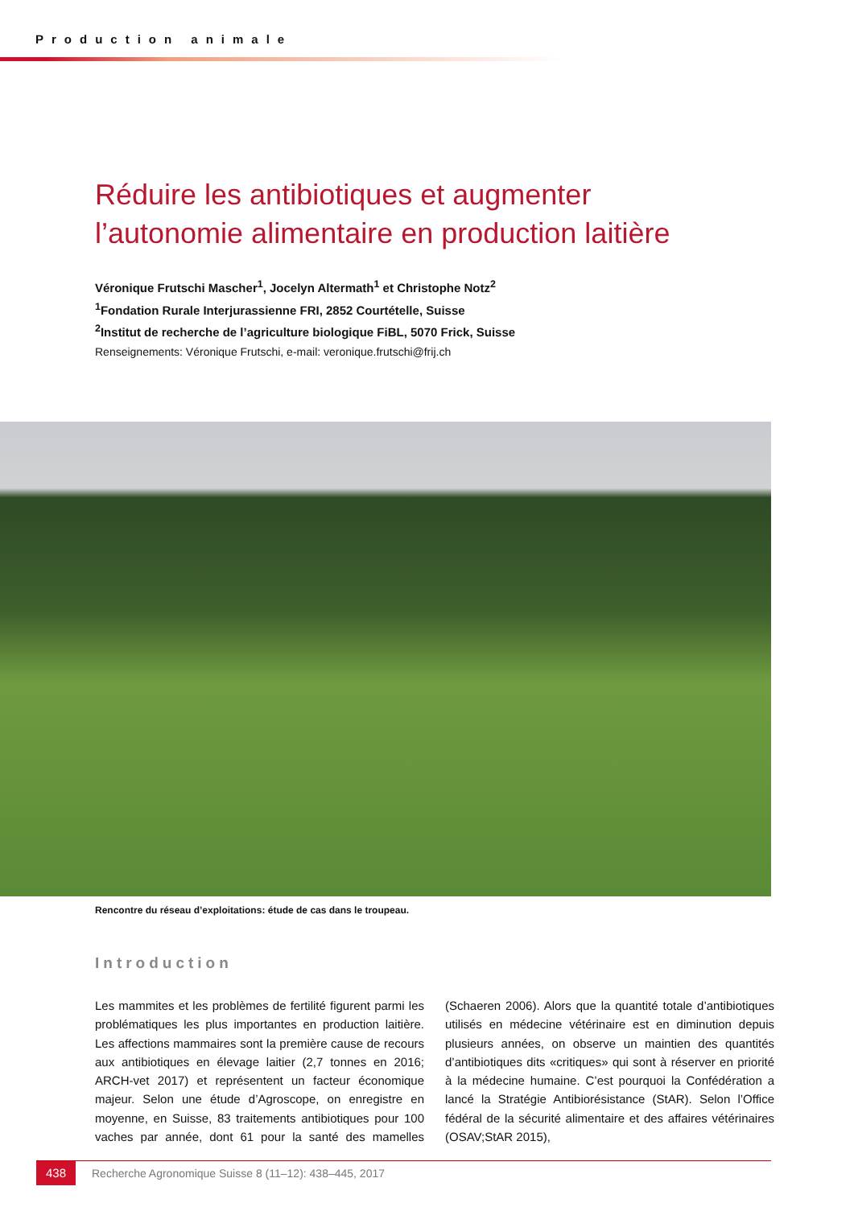Production animale
Réduire les antibiotiques et augmenter
l’autonomie alimentaire en production laitière
Véronique Frutschi Mascher<sup>1</sup>, Jocelyn Altermath<sup>1</sup> et Christophe Notz<sup>2</sup>
<sup>1</sup> Fondation Rurale Interjurassienne FRI, 2852 Courtételle, Suisse
<sup>2</sup> Institut de recherche de l’agriculture biologique FiBL, 5070 Frick, Suisse
Renseignements: Véronique Frutschi, e-mail: veronique.frutschi@frij.ch
Rencontre du réseau d’exploitations: étude de cas dans le troupeau.
Introduction
Les mammites et les problèmes de fertilité figurent parmi les problématiques les plus importantes en production laitière. Les affections mammaires sont la première cause de recours aux antibiotiques en élevage laitier (2,7 tonnes en 2016; ARCH-vet 2017) et représentent un facteur économique majeur. Selon une étude d’Agroscope, on enregistre en moyenne, en Suisse, 83 traitements anti­biotiques pour 100 vaches par année, dont 61 pour la santé des mamelles (Schaeren 2006). Alors que la quanti­té totale d’antibiotiques utilisés en médecine vétérinaire est en diminution depuis plusieurs années, on observe un maintien des quantités d’antibiotiques dits «critiques» qui sont à réserver en priorité à la médecine humaine. C’est pourquoi la Confédération a lancé la Stratégie Anti­biorésistance (StAR). Selon l’Office fédéral de la sécurité alimentaire et des affaires vétérinaires (OSAV;StAR 2015),
438 Recherche Agronomique Suisse 8 (11–12): 438–445, 2017